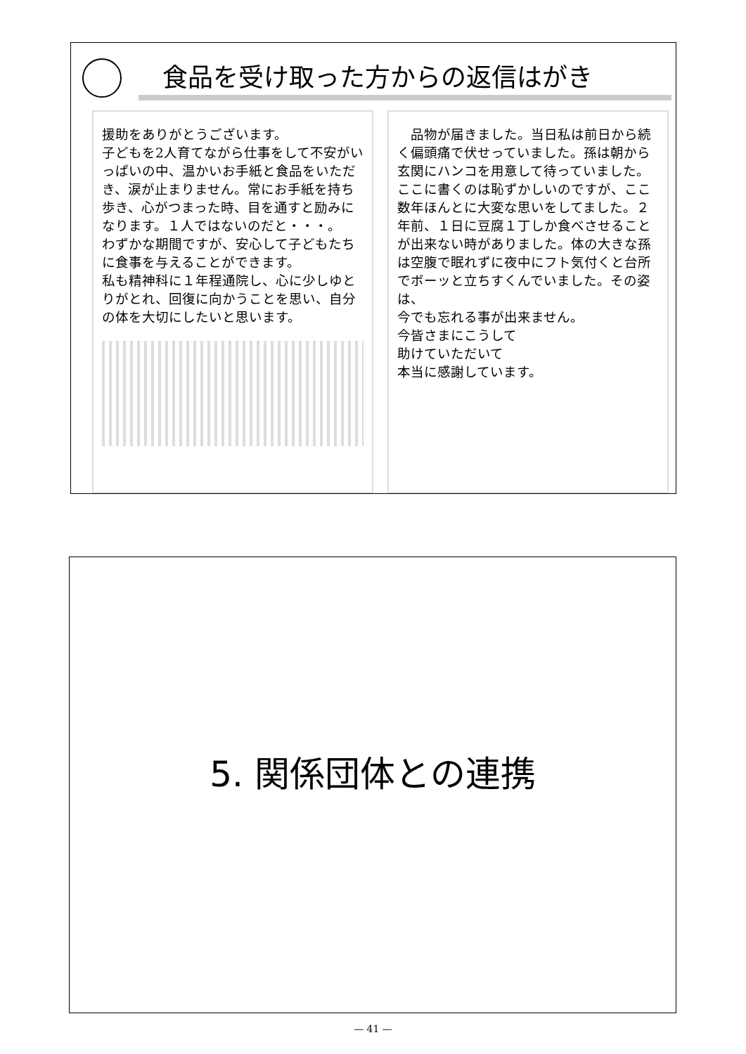食品を受け取った方からの返信はがき
援助をありがとうございます。
子どもを2人育てながら仕事をして不安がいっぱいの中、温かいお手紙と食品をいただき、涙が止まりません。常にお手紙を持ち歩き、心がつまった時、目を通すと励みになります。１人ではないのだと・・・。
わずかな期間ですが、安心して子どもたちに食事を与えることができます。
私も精神科に１年程通院し、心に少しゆとりがとれ、回復に向かうことを思い、自分の体を大切にしたいと思います。
　品物が届きました。当日私は前日から続く偏頭痛で伏せっていました。孫は朝から玄関にハンコを用意して待っていました。
ここに書くのは恥ずかしいのですが、ここ数年ほんとに大変な思いをしてました。２年前、１日に豆腐１丁しか食べさせることが出来ない時がありました。体の大きな孫は空腹で眠れずに夜中にフト気付くと台所でボーッと立ちすくんでいました。その姿は、
今でも忘れる事が出来ません。
今皆さまにこうして
助けていただいて
本当に感謝しています。
5. 関係団体との連携
— 41 —